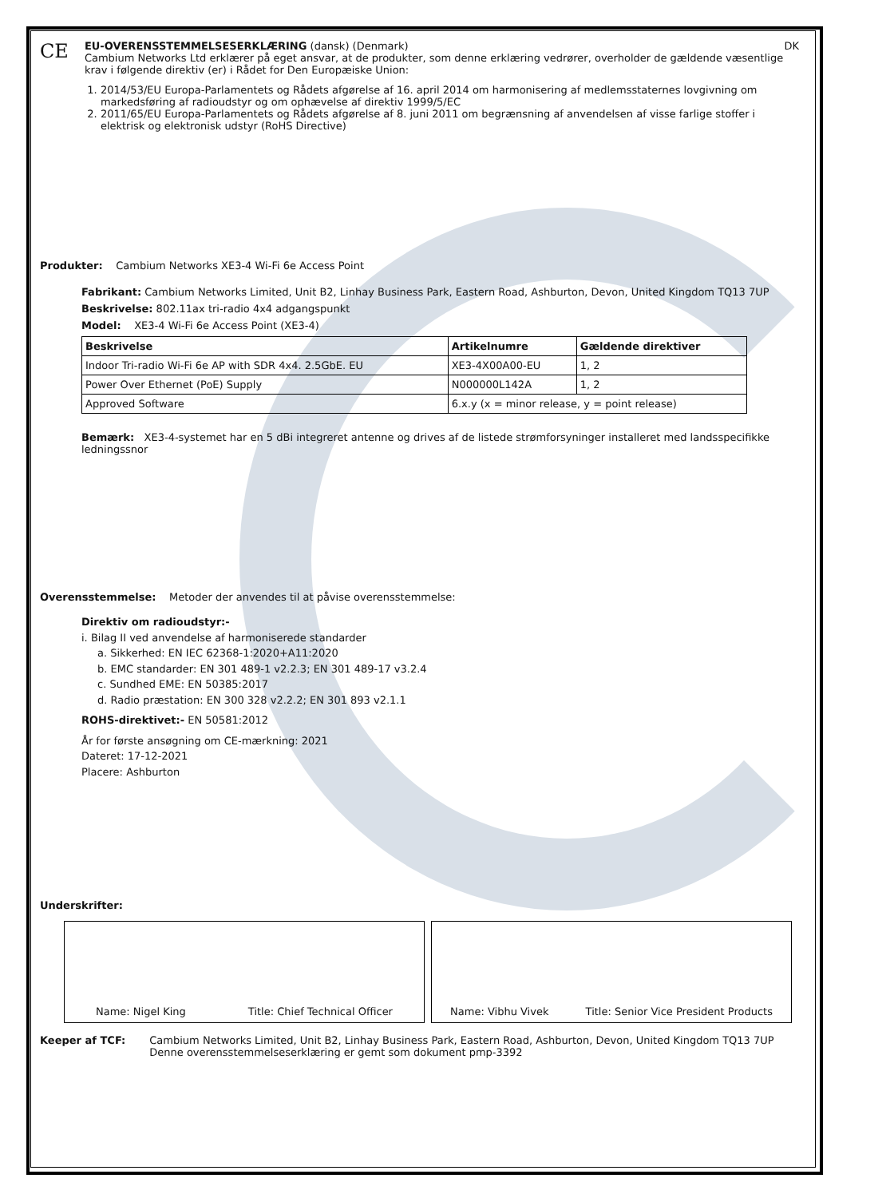CE
EU-OVERENSSTEMMELSESERKLÆRING (dansk) (Denmark) DK
Cambium Networks Ltd erklærer på eget ansvar, at de produkter, som denne erklæring vedrører, overholder de gældende væsentlige krav i følgende direktiv (er) i Rådet for Den Europæiske Union:
1. 2014/53/EU Europa-Parlamentets og Rådets afgørelse af 16. april 2014 om harmonisering af medlemsstaternes lovgivning om markedsføring af radioudstyr og om ophævelse af direktiv 1999/5/EC
2. 2011/65/EU Europa-Parlamentets og Rådets afgørelse af 8. juni 2011 om begrænsning af anvendelsen af visse farlige stoffer i elektrisk og elektronisk udstyr (RoHS Directive)
Produkter: Cambium Networks XE3-4 Wi-Fi 6e Access Point
Fabrikant: Cambium Networks Limited, Unit B2, Linhay Business Park, Eastern Road, Ashburton, Devon, United Kingdom TQ13 7UP
Beskrivelse: 802.11ax tri-radio 4x4 adgangspunkt
Model: XE3-4 Wi-Fi 6e Access Point (XE3-4)
| Beskrivelse | Artikelnumre | Gældende direktiver |
| --- | --- | --- |
| Indoor Tri-radio Wi-Fi 6e AP with SDR 4x4. 2.5GbE. EU | XE3-4X00A00-EU | 1, 2 |
| Power Over Ethernet (PoE) Supply | N000000L142A | 1, 2 |
| Approved Software | 6.x.y (x = minor release, y = point release) | |
Bemærk: XE3-4-systemet har en 5 dBi integreret antenne og drives af de listede strømforsyninger installeret med landsspecifikke ledningssnor
Overensstemmelse: Metoder der anvendes til at påvise overensstemmelse:
Direktiv om radioudstyr:-
i. Bilag II ved anvendelse af harmoniserede standarder
a. Sikkerhed: EN IEC 62368-1:2020+A11:2020
b. EMC standarder: EN 301 489-1 v2.2.3; EN 301 489-17 v3.2.4
c. Sundhed EME: EN 50385:2017
d. Radio præstation: EN 300 328 v2.2.2; EN 301 893 v2.1.1
ROHS-direktivet:- EN 50581:2012
År for første ansøgning om CE-mærkning: 2021
Dateret: 17-12-2021
Placere: Ashburton
Underskrifter:
Name: Nigel King Title: Chief Technical Officer Name: Vibhu Vivek Title: Senior Vice President Products
Keeper af TCF: Cambium Networks Limited, Unit B2, Linhay Business Park, Eastern Road, Ashburton, Devon, United Kingdom TQ13 7UP
Denne overensstemmelseserklæring er gemt som dokument pmp-3392